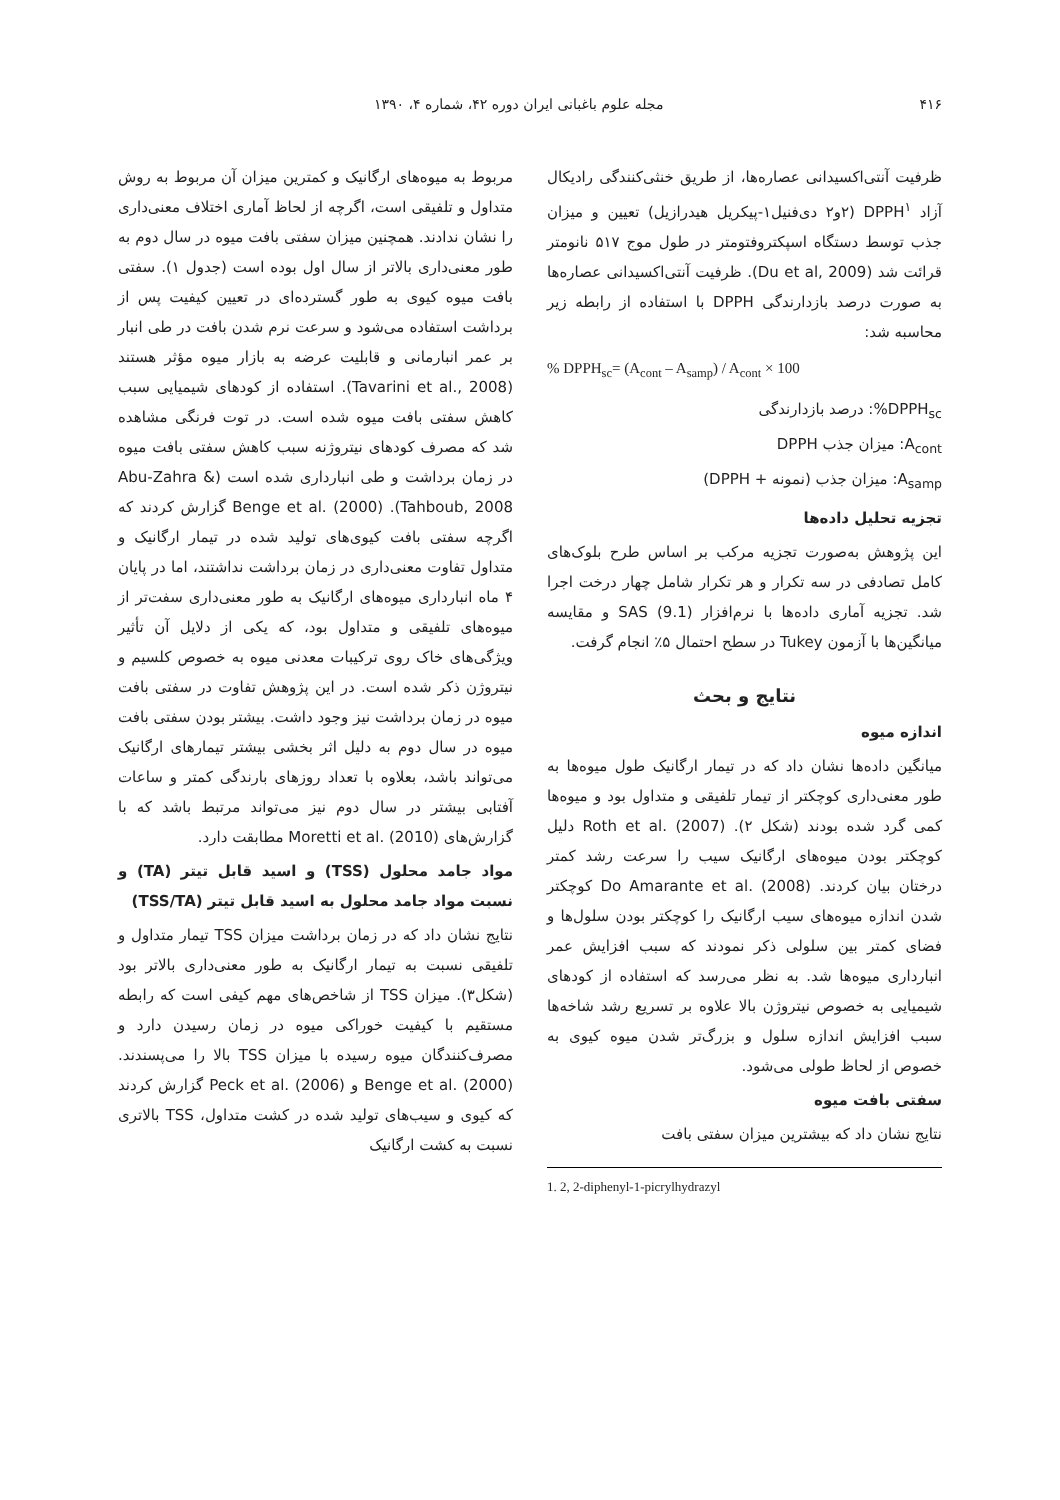۴۱۶ مجله علوم باغبانی ایران دوره ۴۲، شماره ۴، ۱۳۹۰
ظرفیت آنتی‌اکسیدانی عصاره‌ها، از طریق خنثی‌کنندگی رادیکال آزاد DPPH<sup>۱</sup> (۲و۲ دی‌فنیل۱-پیکریل هیدرازیل) تعیین و میزان جذب توسط دستگاه اسپکتروفتومتر در طول موج ۵۱۷ نانومتر قرائت شد (Du et al, 2009). ظرفیت آنتی‌اکسیدانی عصاره‌ها به صورت درصد بازدارندگی DPPH با استفاده از رابطه زیر محاسبه شد:
% DPPH<sub>sc</sub>= (A<sub>cont</sub> – A<sub>samp</sub>) / A<sub>cont</sub> × 100
DPPH<sub>sc</sub>%: درصد بازدارندگی
A<sub>cont</sub>: میزان جذب DPPH
A<sub>samp</sub>: میزان جذب (نمونه + DPPH)
تجزیه تحلیل داده‌ها
این پژوهش به‌صورت تجزیه مرکب بر اساس طرح بلوک‌های کامل تصادفی در سه تکرار و هر تکرار شامل چهار درخت اجرا شد. تجزیه آماری داده‌ها با نرم‌افزار SAS (9.1) و مقایسه میانگین‌ها با آزمون Tukey در سطح احتمال ۵٪ انجام گرفت.
نتایج و بحث
اندازه میوه
میانگین داده‌ها نشان داد که در تیمار ارگانیک طول میوه‌ها به طور معنی‌داری کوچکتر از تیمار تلفیقی و متداول بود و میوه‌ها کمی گرد شده بودند (شکل ۲). Roth et al. (2007) دلیل کوچکتر بودن میوه‌های ارگانیک سیب را سرعت رشد کمتر درختان بیان کردند. Do Amarante et al. (2008) کوچکتر شدن اندازه میوه‌های سیب ارگانیک را کوچکتر بودن سلول‌ها و فضای کمتر بین سلولی ذکر نمودند که سبب افزایش عمر انبارداری میوه‌ها شد. به نظر می‌رسد که استفاده از کودهای شیمیایی به خصوص نیتروژن بالا علاوه بر تسریع رشد شاخه‌ها سبب افزایش اندازه سلول و بزرگ‌تر شدن میوه کیوی به خصوص از لحاظ طولی می‌شود.
سفتی بافت میوه
نتایج نشان داد که بیشترین میزان سفتی بافت
1. 2, 2-diphenyl-1-picrylhydrazyl
مربوط به میوه‌های ارگانیک و کمترین میزان آن مربوط به روش متداول و تلفیقی است، اگرچه از لحاظ آماری اختلاف معنی‌داری را نشان ندادند. همچنین میزان سفتی بافت میوه در سال دوم به طور معنی‌داری بالاتر از سال اول بوده است (جدول ۱). سفتی بافت میوه کیوی به طور گسترده‌ای در تعیین کیفیت پس از برداشت استفاده می‌شود و سرعت نرم شدن بافت در طی انبار بر عمر انبارمانی و قابلیت عرضه به بازار میوه مؤثر هستند (Tavarini et al., 2008). استفاده از کودهای شیمیایی سبب کاهش سفتی بافت میوه شده است. در توت فرنگی مشاهده شد که مصرف کودهای نیتروژنه سبب کاهش سفتی بافت میوه در زمان برداشت و طی انبارداری شده است (Abu-Zahra & Tahboub, 2008). Benge et al. (2000) گزارش کردند که اگرچه سفتی بافت کیوی‌های تولید شده در تیمار ارگانیک و متداول تفاوت معنی‌داری در زمان برداشت نداشتند، اما در پایان ۴ ماه انبارداری میوه‌های ارگانیک به طور معنی‌داری سفت‌تر از میوه‌های تلفیقی و متداول بود، که یکی از دلایل آن تأثیر ویژگی‌های خاک روی ترکیبات معدنی میوه به خصوص کلسیم و نیتروژن ذکر شده است. در این پژوهش تفاوت در سفتی بافت میوه در زمان برداشت نیز وجود داشت. بیشتر بودن سفتی بافت میوه در سال دوم به دلیل اثر بخشی بیشتر تیمارهای ارگانیک می‌تواند باشد، بعلاوه با تعداد روزهای بارندگی کمتر و ساعات آفتابی بیشتر در سال دوم نیز می‌تواند مرتبط باشد که با گزارش‌های Moretti et al. (2010) مطابقت دارد.
مواد جامد محلول (TSS) و اسید قابل تیتر (TA) و نسبت مواد جامد محلول به اسید قابل تیتر (TSS/TA)
نتایج نشان داد که در زمان برداشت میزان TSS تیمار متداول و تلفیقی نسبت به تیمار ارگانیک به طور معنی‌داری بالاتر بود (شکل۳). میزان TSS از شاخص‌های مهم کیفی است که رابطه مستقیم با کیفیت خوراکی میوه در زمان رسیدن دارد و مصرف‌کنندگان میوه رسیده با میزان TSS بالا را می‌پسندند. Benge et al. (2000) و Peck et al. (2006) گزارش کردند که کیوی و سیب‌های تولید شده در کشت متداول، TSS بالاتری نسبت به کشت ارگانیک